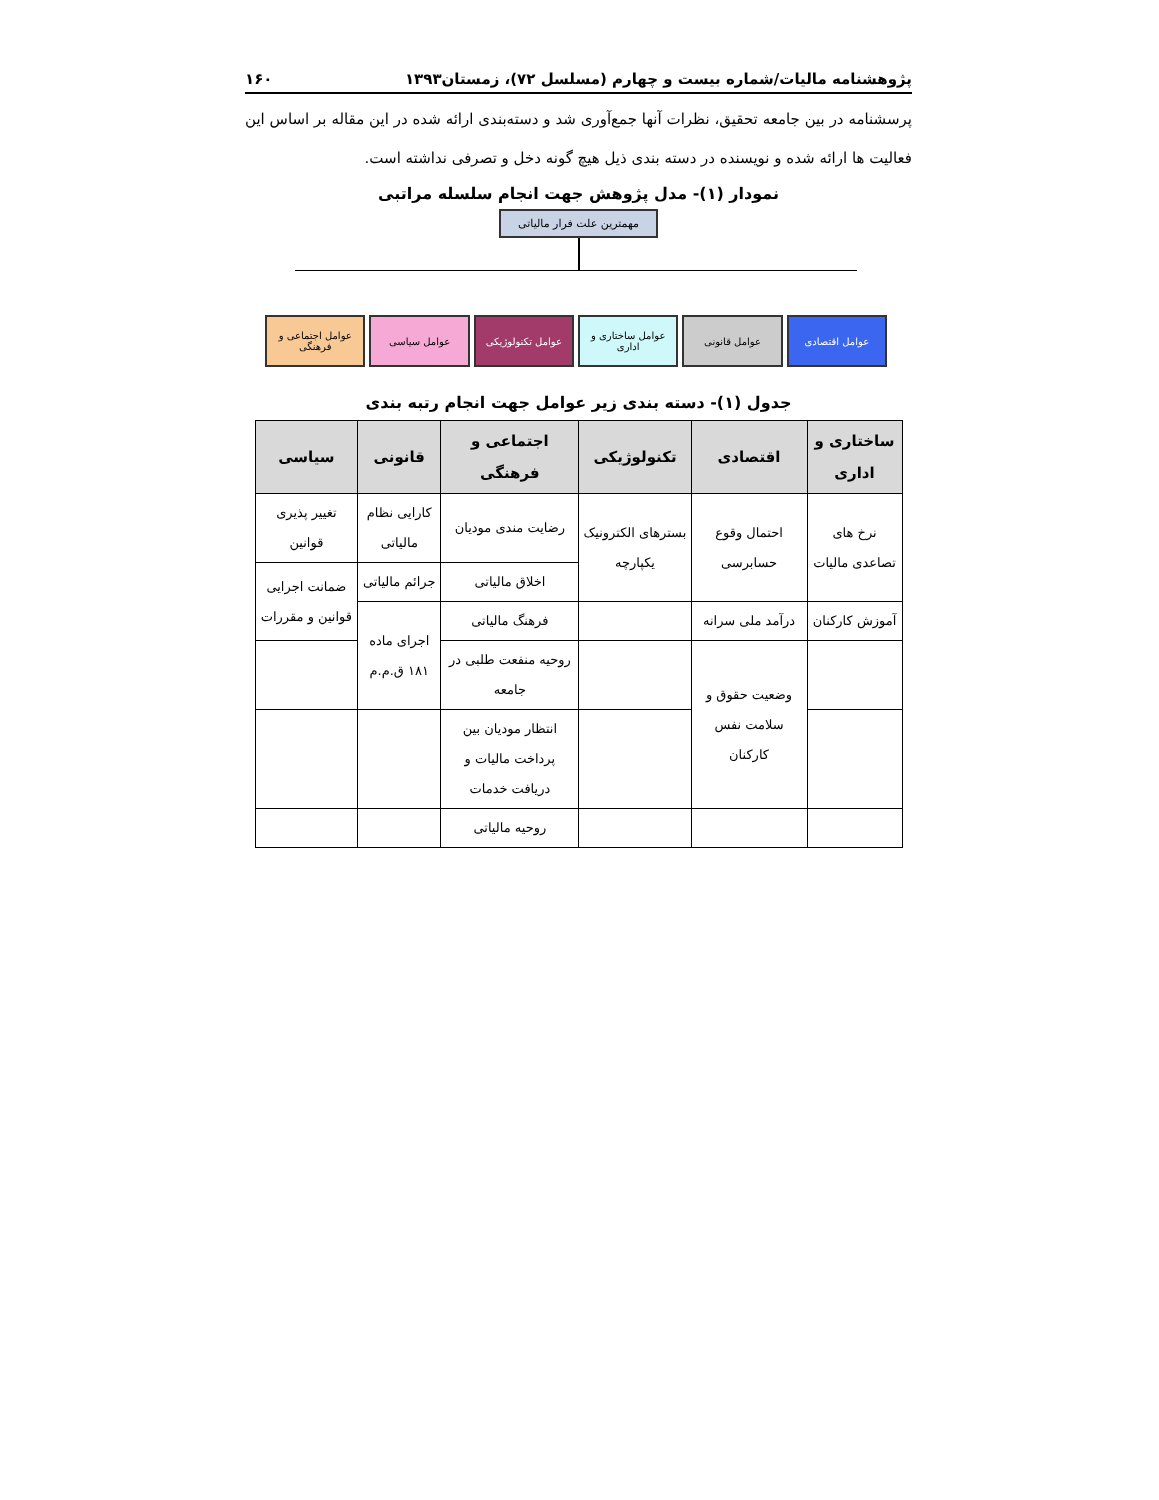پژوهشنامه مالیات/شماره بیست و چهارم (مسلسل ۷۲)، زمستان۱۳۹۳ ۱۶۰
پرسشنامه در بین جامعه تحقیق، نظرات آنها جمع‌آوری شد و دسته‌بندی ارائه شده در این مقاله بر اساس این فعالیت ها ارائه شده و نویسنده در دسته بندی ذیل هیچ گونه دخل و تصرفی نداشته است.
نمودار (۱)- مدل پژوهش جهت انجام سلسله مراتبی
مهمترین علت فرار مالیاتی
عوامل اقتصادی عوامل قانونی عوامل ساختاری و اداری
عوامل تکنولوژیکی عوامل سیاسی عوامل اجتماعی و فرهنگی
جدول (۱)- دسته بندی زیر عوامل جهت انجام رتبه بندی
| ساختاری و اداری | اقتصادی | تکنولوژیکی | اجتماعی و فرهنگی | قانونی | سیاسی |
| --- | --- | --- | --- | --- | --- |
| نرخ های تصاعدی مالیات | احتمال وقوع حسابرسی | بسترهای الکترونیک یکپارچه | رضایت مندی مودیان | کارایی نظام مالیاتی | تغییر پذیری قوانین |
| | | | اخلاق مالیاتی | جرائم مالیاتی | ضمانت اجرایی قوانین و مقررات |
| آموزش کارکنان | درآمد ملی سرانه | | فرهنگ مالیاتی | اجرای ماده ۱۸۱ ق.م.م | |
| | وضعیت حقوق و سلامت نفس کارکنان | | روحیه منفعت طلبی در جامعه | | |
| | | | انتظار مودیان بین پرداخت مالیات و دریافت خدمات | | |
| | | | روحیه مالیاتی | | |